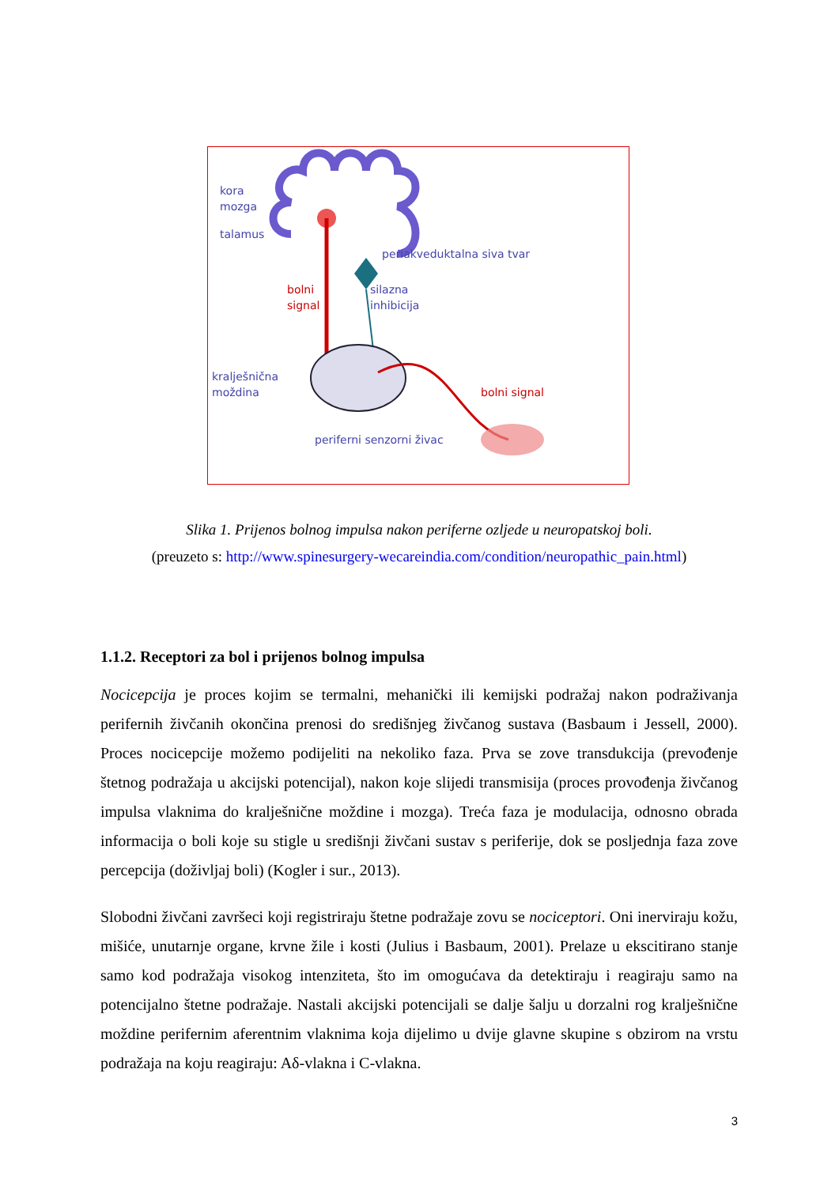kora
mozga
talamus
periakveduktalna siva tvar
bolni
signal
silazna
inhibicija
kralješnična
moždina
bolni signal
periferni senzorni živac
Slika 1. Prijenos bolnog impulsa nakon periferne ozljede u neuropatskoj boli.
(preuzeto s: http://www.spinesurgery-wecareindia.com/condition/neuropathic_pain.html)
1.1.2. Receptori za bol i prijenos bolnog impulsa
Nocicepcija je proces kojim se termalni, mehanički ili kemijski podražaj nakon podraživanja perifernih živčanih okončina prenosi do središnjeg živčanog sustava (Basbaum i Jessell, 2000). Proces nocicepcije možemo podijeliti na nekoliko faza. Prva se zove transdukcija (prevođenje štetnog podražaja u akcijski potencijal), nakon koje slijedi transmisija (proces provođenja živčanog impulsa vlaknima do kralješnične moždine i mozga). Treća faza je modulacija, odnosno obrada informacija o boli koje su stigle u središnji živčani sustav s periferije, dok se posljednja faza zove percepcija (doživljaj boli) (Kogler i sur., 2013).
Slobodni živčani završeci koji registriraju štetne podražaje zovu se nociceptori. Oni inerviraju kožu, mišiće, unutarnje organe, krvne žile i kosti (Julius i Basbaum, 2001). Prelaze u ekscitirano stanje samo kod podražaja visokog intenziteta, što im omogućava da detektiraju i reagiraju samo na potencijalno štetne podražaje. Nastali akcijski potencijali se dalje šalju u dorzalni rog kralješnične moždine perifernim aferentnim vlaknima koja dijelimo u dvije glavne skupine s obzirom na vrstu podražaja na koju reagiraju: Aδ-vlakna i C-vlakna.
3